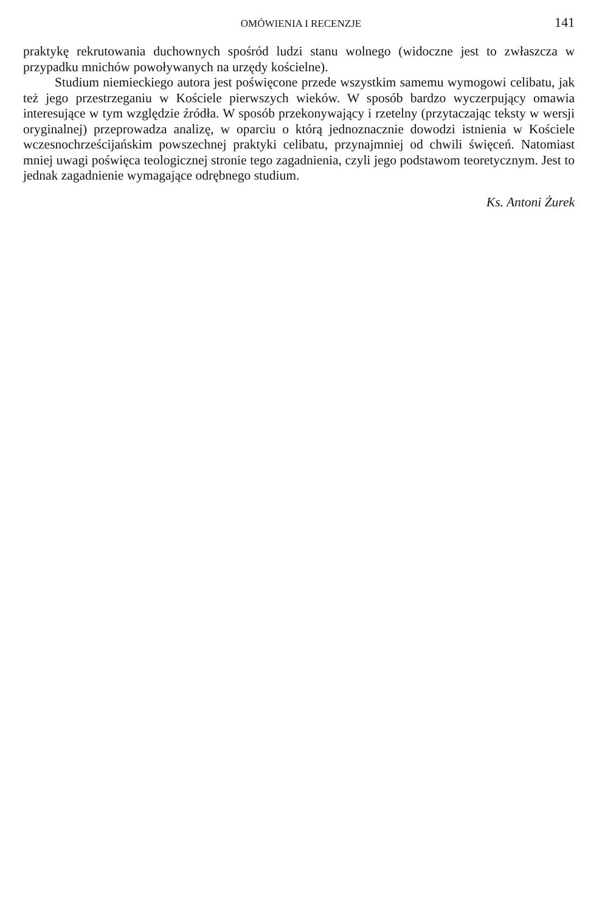OMÓWIENIA I RECENZJE 141
praktykę rekrutowania duchownych spośród ludzi stanu wolnego (widoczne jest to zwłaszcza w przypadku mnichów powoływanych na urzędy kościelne).
Studium niemieckiego autora jest poświęcone przede wszystkim samemu wymogowi celibatu, jak też jego przestrzeganiu w Kościele pierwszych wieków. W sposób bardzo wyczerpujący omawia interesujące w tym względzie źródła. W sposób przekonywający i rzetelny (przytaczając teksty w wersji oryginalnej) przeprowadza analizę, w oparciu o którą jednoznacznie dowodzi istnienia w Kościele wczesnochrześcijańskim powszechnej praktyki celibatu, przynajmniej od chwili święceń. Natomiast mniej uwagi poświęca teologicznej stronie tego zagadnienia, czyli jego podstawom teoretycznym. Jest to jednak zagadnienie wymagające odrębnego studium.
Ks. Antoni Żurek